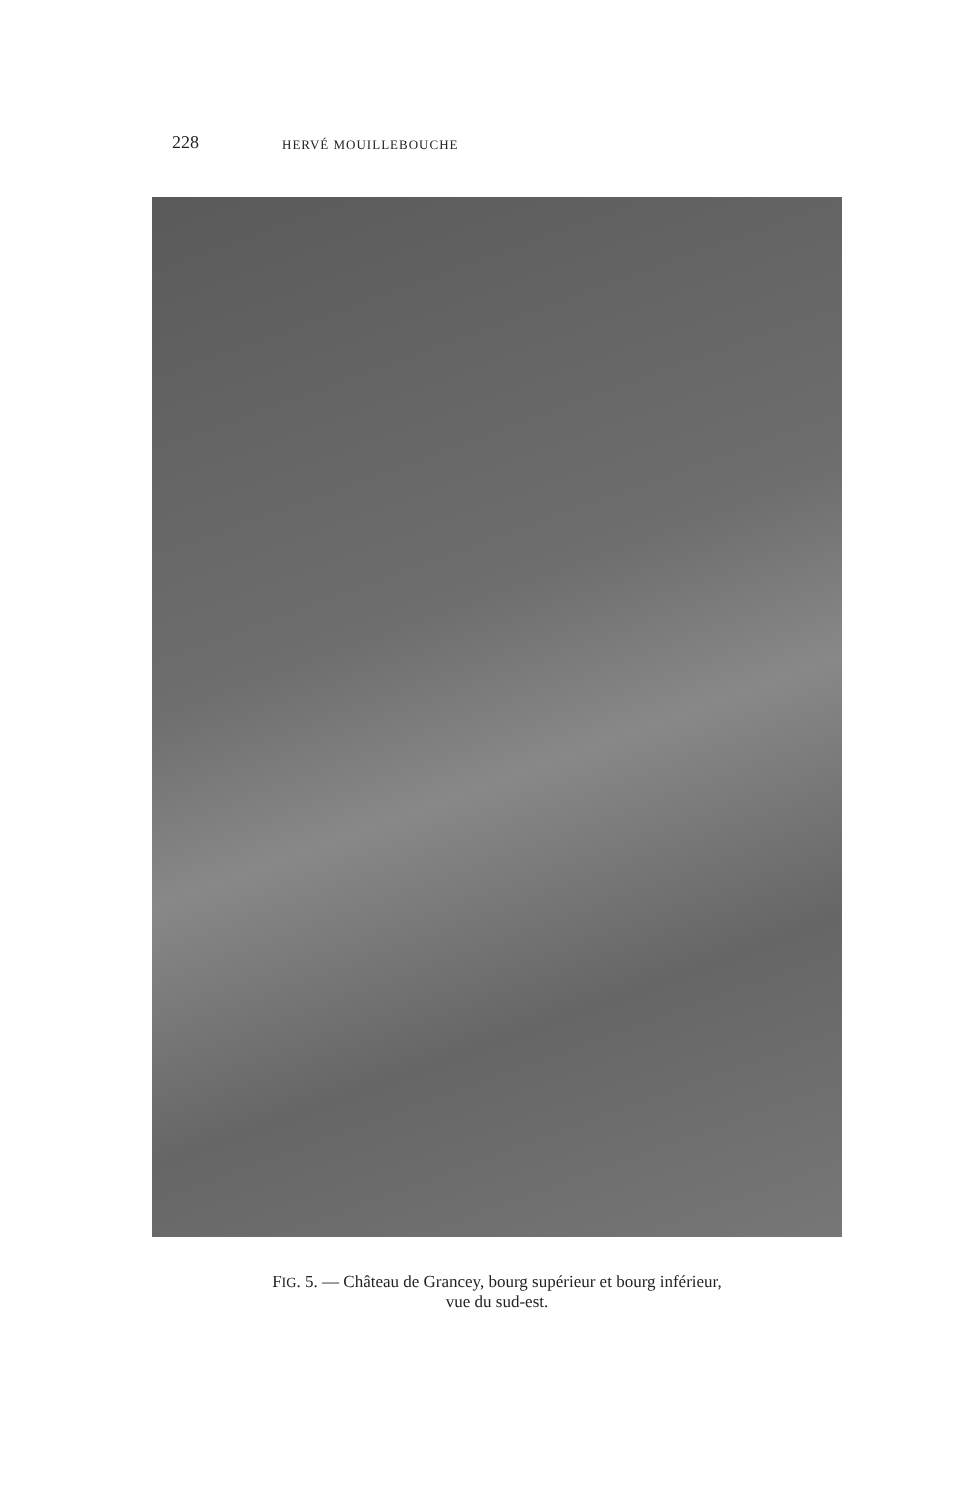228 HERVÉ MOUILLEBOUCHE
FIG. 5. — Château de Grancey, bourg supérieur et bourg inférieur,
vue du sud-est.